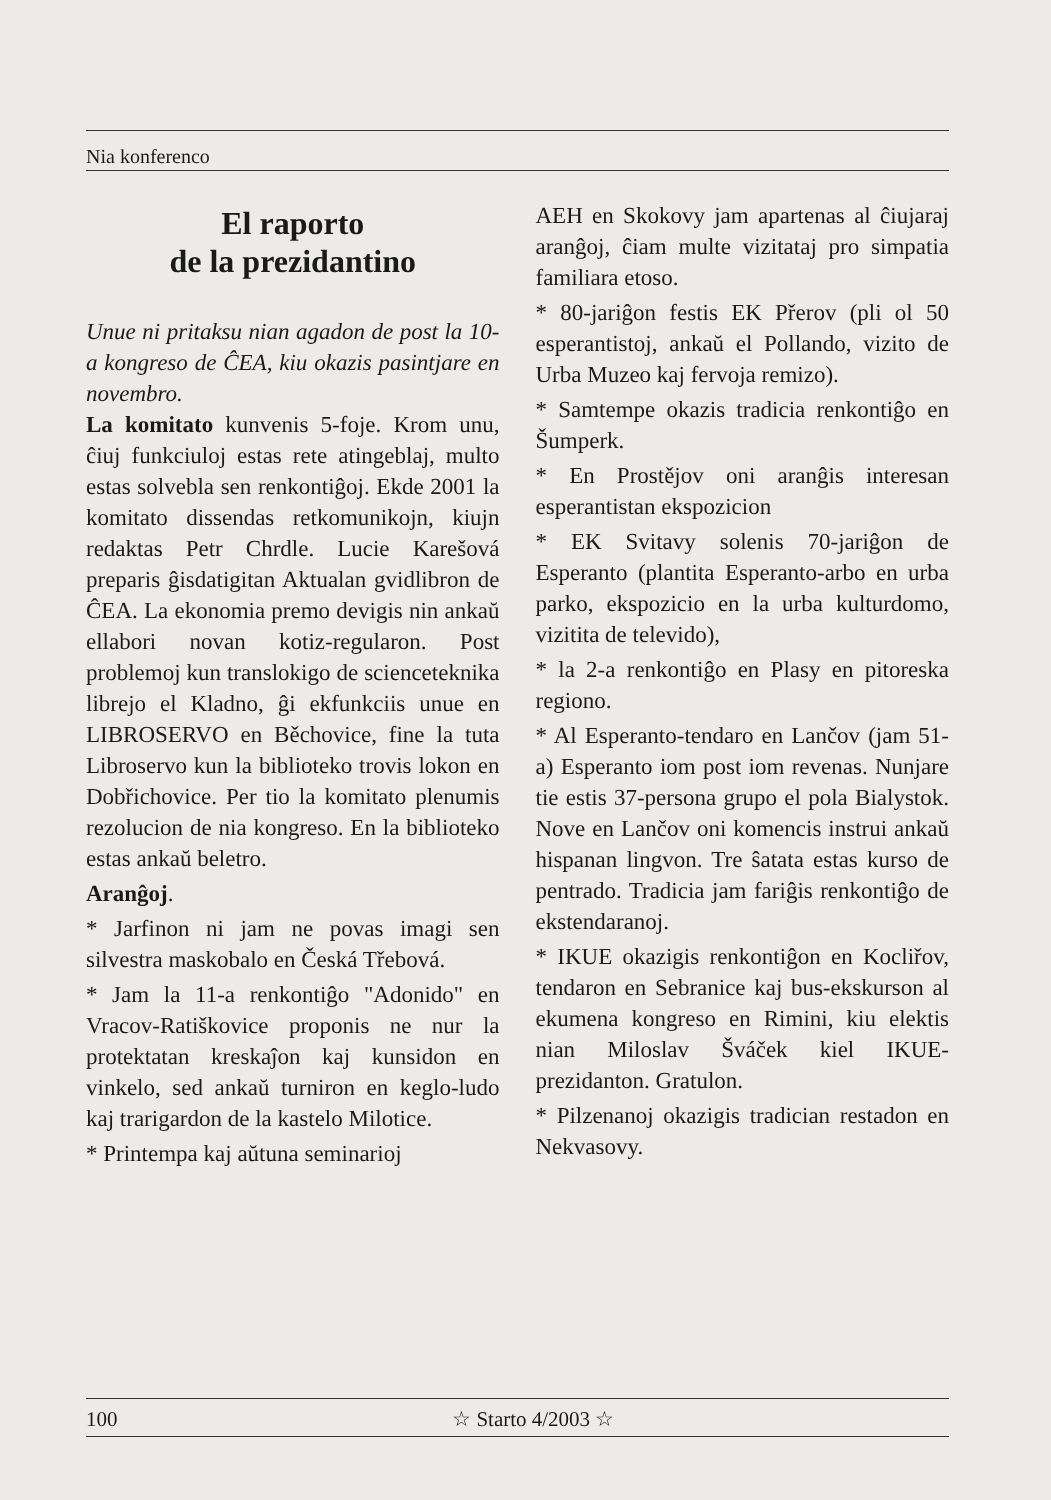Nia konferenco
El raporto
de la prezidantino
Unue ni pritaksu nian agadon de post la 10-a kongreso de ĈEA, kiu okazis pasintjare en novembro.
La komitato kunvenis 5-foje. Krom unu, ĉiuj funkciuloj estas rete atingeblaj, multo estas solvebla sen renkontiĝoj. Ekde 2001 la komitato dissendas retkomunikojn, kiujn redaktas Petr Chrdle. Lucie Karešová preparis ĝisdatigitan Aktualan gvidlibron de ĈEA. La ekonomia premo devigis nin ankaŭ ellabori novan kotiz-regularon. Post problemoj kun translokigo de scienceteknika librejo el Kladno, ĝi ekfunkciis unue en LIBROSERVO en Běchovice, fine la tuta Libroservo kun la biblioteko trovis lokon en Dobřichovice. Per tio la komitato plenumis rezolucion de nia kongreso. En la biblioteko estas ankaŭ beletro.
Aranĝoj.
* Jarfinon ni jam ne povas imagi sen silvestra maskobalo en Česká Třebová.
* Jam la 11-a renkontiĝo "Adonido" en Vracov-Ratiškovice proponis ne nur la protektatan kreskaĵon kaj kunsidon en vinkelo, sed ankaŭ turniron en keglo-ludo kaj trarigardon de la kastelo Milotice.
* Printempa kaj aŭtuna seminarioj
AEH en Skokovy jam apartenas al ĉiujaraj aranĝoj, ĉiam multe vizitataj pro simpatia familiara etoso.
* 80-jariĝon festis EK Přerov (pli ol 50 esperantistoj, ankaŭ el Pollando, vizito de Urba Muzeo kaj fervoja remizo).
* Samtempe okazis tradicia renkontiĝo en Šumperk.
* En Prostějov oni aranĝis interesan esperantistan ekspozicion
* EK Svitavy solenis 70-jariĝon de Esperanto (plantita Esperanto-arbo en urba parko, ekspozicio en la urba kulturdomo, vizitita de televido),
* la 2-a renkontiĝo en Plasy en pitoreska regiono.
* Al Esperanto-tendaro en Lančov (jam 51-a) Esperanto iom post iom revenas. Nunjare tie estis 37-persona grupo el pola Bialystok. Nove en Lančov oni komencis instrui ankaŭ hispanan lingvon. Tre ŝatata estas kurso de pentrado. Tradicia jam fariĝis renkontiĝo de ekstendaranoj.
* IKUE okazigis renkontiĝon en Kocliřov, tendaron en Sebranice kaj bus-ekskurson al ekumena kongreso en Rimini, kiu elektis nian Miloslav Šváček kiel IKUE-prezidanton. Gratulon.
* Pilzenanoj okazigis tradician restadon en Nekvasovy.
100 ☆ Starto 4/2003 ☆